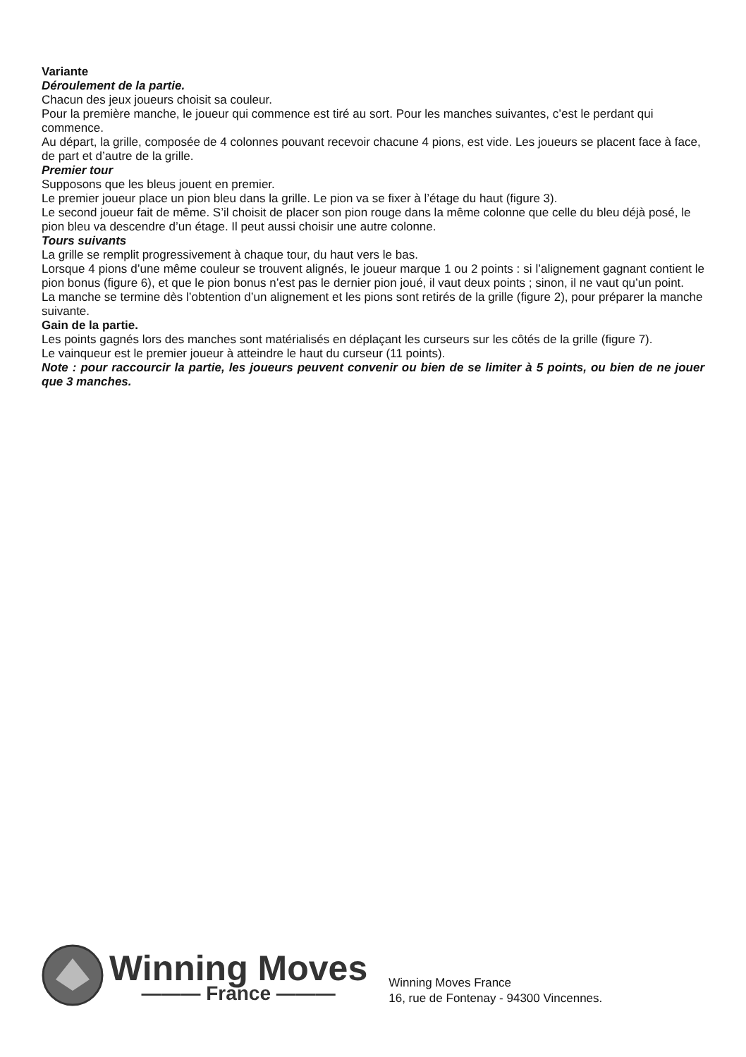Variante
Déroulement de la partie.
Chacun des jeux joueurs choisit sa couleur.
Pour la première manche, le joueur qui commence est tiré au sort. Pour les manches suivantes, c’est le perdant qui commence.
Au départ, la grille, composée de 4 colonnes pouvant recevoir chacune 4 pions, est vide. Les joueurs se placent face à face, de part et d’autre de la grille.
Premier tour
Supposons que les bleus jouent en premier.
Le premier joueur place un pion bleu dans la grille. Le pion va se fixer à l’étage du haut (figure 3).
Le second joueur fait de même. S’il choisit de placer son pion rouge dans la même colonne que celle du bleu déjà posé, le pion bleu va descendre d’un étage. Il peut aussi choisir une autre colonne.
Tours suivants
La grille se remplit progressivement à chaque tour, du haut vers le bas.
Lorsque 4 pions d’une même couleur se trouvent alignés, le joueur marque 1 ou 2 points : si l’alignement gagnant contient le pion bonus (figure 6), et que le pion bonus n’est pas le dernier pion joué, il vaut deux points ; sinon, il ne vaut qu’un point.
La manche se termine dès l’obtention d’un alignement et les pions sont retirés de la grille (figure 2), pour préparer la manche suivante.
Gain de la partie.
Les points gagnés lors des manches sont matérialisés en déplaçant les curseurs sur les côtés de la grille (figure 7).
Le vainqueur est le premier joueur à atteindre le haut du curseur (11 points).
Note : pour raccourcir la partie, les joueurs peuvent convenir ou bien de se limiter à 5 points, ou bien de ne jouer que 3 manches.
Winning Moves
——— France ———
Winning Moves France
16, rue de Fontenay - 94300 Vincennes.